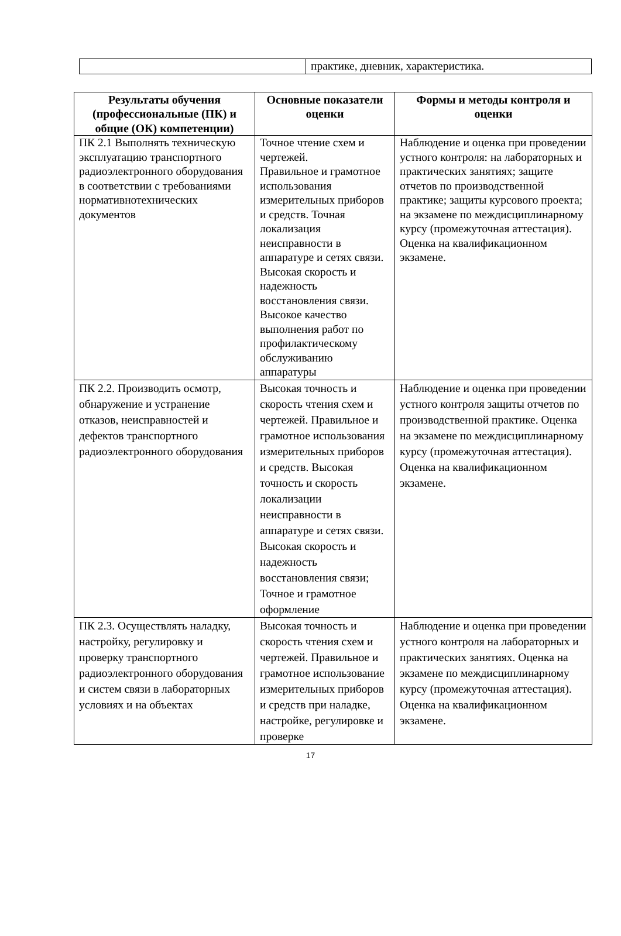| | практике, дневник, характеристика. |
| Результаты обучения (профессиональные (ПК) и общие (ОК) компетенции) | Основные показатели оценки | Формы и методы контроля и оценки |
| --- | --- | --- |
| ПК 2.1 Выполнять техническую эксплуатацию транспортного радиоэлектронного оборудования в соответствии с требованиями нормативнотехнических документов | Точное чтение схем и чертежей. Правильное и грамотное использования измерительных приборов и средств. Точная локализация неисправности в аппаратуре и сетях связи. Высокая скорость и надежность восстановления связи. Высокое качество выполнения работ по профилактическому обслуживанию аппаратуры | Наблюдение и оценка при проведении устного контроля: на лабораторных и практических занятиях; защите отчетов по производственной практике; защиты курсового проекта; на экзамене по междисциплинарному курсу (промежуточная аттестация). Оценка на квалификационном экзамене. |
| ПК 2.2. Производить осмотр, обнаружение и устранение отказов, неисправностей и дефектов транспортного радиоэлектронного оборудования | Высокая точность и скорость чтения схем и чертежей. Правильное и грамотное использования измерительных приборов и средств. Высокая точность и скорость локализации неисправности в аппаратуре и сетях связи. Высокая скорость и надежность восстановления связи; Точное и грамотное оформление | Наблюдение и оценка при проведении устного контроля защиты отчетов по производственной практике. Оценка на экзамене по междисциплинарному курсу (промежуточная аттестация). Оценка на квалификационном экзамене. |
| ПК 2.3. Осуществлять наладку, настройку, регулировку и проверку транспортного радиоэлектронного оборудования и систем связи в лабораторных условиях и на объектах | Высокая точность и скорость чтения схем и чертежей. Правильное и грамотное использование измерительных приборов и средств при наладке, настройке, регулировке и проверке | Наблюдение и оценка при проведении устного контроля на лабораторных и практических занятиях. Оценка на экзамене по междисциплинарному курсу (промежуточная аттестация). Оценка на квалификационном экзамене. |
17